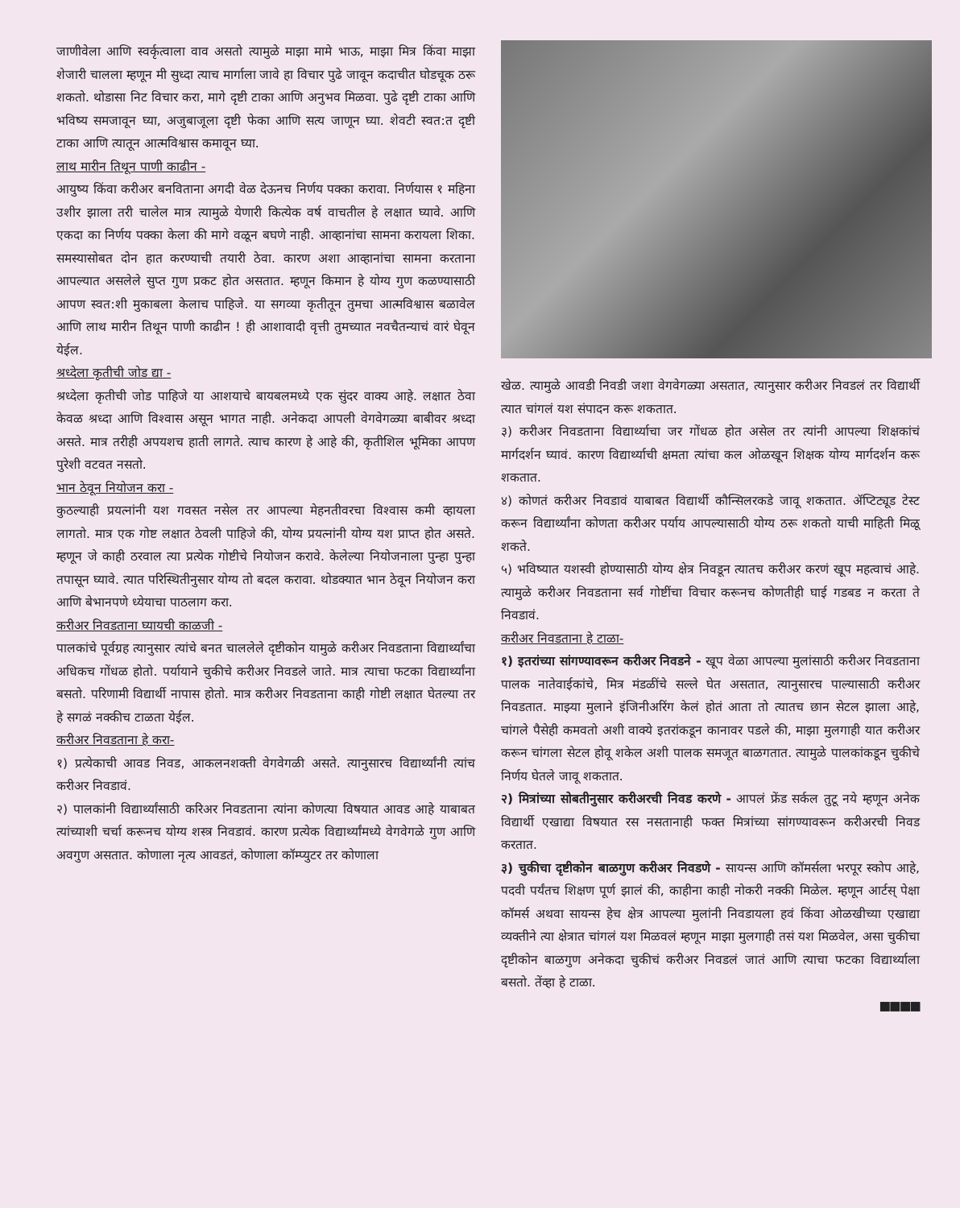जाणीवेला आणि स्वर्कृत्वाला वाव असतो त्यामुळे माझा मामे भाऊ, माझा मित्र किंवा माझा शेजारी चालला म्हणून मी सुध्दा त्याच मार्गाला जावे हा विचार पुढे जावून कदाचीत घोडचूक ठरू शकतो. थोडासा निट विचार करा, मागे दृष्टी टाका आणि अनुभव मिळवा. पुढे दृष्टी टाका आणि भविष्य समजावून घ्या, अजुबाजूला दृष्टी फेका आणि सत्य जाणून घ्या. शेवटी स्वत:त दृष्टी टाका आणि त्यातून आत्मविश्वास कमावून घ्या.
लाथ मारीन तिथून पाणी काढीन -
आयुष्य किंवा करीअर बनविताना अगदी वेळ देऊनच निर्णय पक्का करावा. निर्णयास १ महिना उशीर झाला तरी चालेल मात्र त्यामुळे येणारी कित्येक वर्ष वाचतील हे लक्षात घ्यावे. आणि एकदा का निर्णय पक्का केला की मागे वळून बघणे नाही. आव्हानांचा सामना करायला शिका. समस्यासोबत दोन हात करण्याची तयारी ठेवा. कारण अशा आव्हानांचा सामना करताना आपल्यात असलेले सुप्त गुण प्रकट होत असतात. म्हणून किमान हे योग्य गुण कळण्यासाठी आपण स्वत:शी मुकाबला केलाच पाहिजे. या सगव्या कृतीतून तुमचा आत्मविश्वास बळावेल आणि लाथ मारीन तिथून पाणी काढीन ! ही आशावादी वृत्ती तुमच्यात नवचैतन्याचं वारं घेवून येईल.
श्रध्देला कृतीची जोड द्या -
श्रध्देला कृतीची जोड पाहिजे या आशयाचे बायबलमध्ये एक सुंदर वाक्य आहे. लक्षात ठेवा केवळ श्रध्दा आणि विश्‍वास असून भागत नाही. अनेकदा आपली वेगवेगळ्या बाबीवर श्रध्दा असते. मात्र तरीही अपयशच हाती लागते. त्याच कारण हे आहे की, कृतीशिल भूमिका आपण पुरेशी वटवत नसतो.
भान ठेवून नियोजन करा -
कुठल्याही प्रयत्नांनी यश गवसत नसेल तर आपल्या मेहनतीवरचा विश्‍वास कमी व्हायला लागतो. मात्र एक गोष्ट लक्षात ठेवली पाहिजे की, योग्य प्रयत्नांनी योग्य यश प्राप्त होत असते. म्हणून जे काही ठरवाल त्या प्रत्येक गोष्टीचे नियोजन करावे. केलेल्या नियोजनाला पुन्हा पुन्हा तपासून घ्यावे. त्यात परिस्थितीनुसार योग्य तो बदल करावा. थोडक्यात भान ठेवून नियोजन करा आणि बेभानपणे ध्येयाचा पाठलाग करा.
करीअर निवडताना घ्यायची काळजी -
पालकांचे पूर्वग्रह त्यानुसार त्यांचे बनत चाललेले दृष्टीकोन यामुळे करीअर निवडताना विद्यार्थ्यांचा अधिकच गोंधळ होतो. पर्यायाने चुकीचे करीअर निवडले जाते. मात्र त्याचा फटका विद्यार्थ्यांना बसतो. परिणामी विद्यार्थी नापास होतो. मात्र करीअर निवडताना काही गोष्टी लक्षात घेतल्या तर हे सगळं नक्कीच टाळता येईल.
करीअर निवडताना हे करा-
१) प्रत्येकाची आवड निवड, आकलनशक्ती वेगवेगळी असते. त्यानुसारच विद्यार्थ्यांनी त्यांच करीअर निवडावं.
२) पालकांनी विद्यार्थ्यांसाठी करिअर निवडताना त्यांना कोणत्या विषयात आवड आहे याबाबत त्यांच्याशी चर्चा करूनच योग्य शस्त्र निवडावं. कारण प्रत्येक विद्यार्थ्यांमध्ये वेगवेगळे गुण आणि अवगुण असतात. कोणाला नृत्य आवडतं, कोणाला कॉम्प्युटर तर कोणाला
खेळ. त्यामुळे आवडी निवडी जशा वेगवेगळ्या असतात, त्यानुसार करीअर निवडलं तर विद्यार्थी त्यात चांगलं यश संपादन करू शकतात.
३) करीअर निवडताना विद्यार्थ्याचा जर गोंधळ होत असेल तर त्यांनी आपल्या शिक्षकांचं मार्गदर्शन घ्यावं. कारण विद्यार्थ्याची क्षमता त्यांचा कल ओळखून शिक्षक योग्य मार्गदर्शन करू शकतात.
४) कोणतं करीअर निवडावं याबाबत विद्यार्थी कौन्सिलरकडे जावू शकतात. ॲप्टिट्यूड टेस्ट करून विद्यार्थ्यांना कोणता करीअर पर्याय आपल्यासाठी योग्य ठरू शकतो याची माहिती मिळू शकते.
५) भविष्यात यशस्वी होण्यासाठी योग्य क्षेत्र निवडून त्यातच करीअर करणं खूप महत्वाचं आहे. त्यामुळे करीअर निवडताना सर्व गोष्टींचा विचार करूनच कोणतीही घाई गडबड न करता ते निवडावं.
करीअर निवडताना हे टाळा-
१) इतरांच्या सांगण्यावरून करीअर निवडने - खूप वेळा आपल्या मुलांसाठी करीअर निवडताना पालक नातेवाईकांचे, मित्र मंडळींचे सल्ले घेत असतात, त्यानुसारच पाल्यासाठी करीअर निवडतात. माझ्या मुलाने इंजिनीअरिंग केलं होतं आता तो त्यातच छान सेटल झाला आहे, चांगले पैसेही कमवतो अशी वाक्ये इतरांकडून कानावर पडले की, माझा मुलगाही यात करीअर करून चांगला सेटल होवू शकेल अशी पालक समजूत बाळगतात. त्यामुळे पालकांकडून चुकीचे निर्णय घेतले जावू शकतात.
२) मित्रांच्या सोबतीनुसार करीअरची निवड करणे - आपलं फ्रेंड सर्कल तुटू नये म्हणून अनेक विद्यार्थी एखाद्या विषयात रस नसतानाही फक्त मित्रांच्या सांगण्यावरून करीअरची निवड करतात.
३) चुकीचा दृष्टीकोन बाळगुण करीअर निवडणे - सायन्स आणि कॉमर्सला भरपूर स्कोप आहे, पदवी पर्यंतच शिक्षण पूर्ण झालं की, काहीना काही नोकरी नक्की मिळेल. म्हणून आर्टस् पेक्षा कॉमर्स अथवा सायन्स हेच क्षेत्र आपल्या मुलांनी निवडायला हवं किंवा ओळखीच्या एखाद्या व्यक्तीने त्या क्षेत्रात चांगलं यश मिळवलं म्हणून माझा मुलगाही तसं यश मिळवेल, असा चुकीचा दृष्टीकोन बाळगुण अनेकदा चुकीचं करीअर निवडलं जातं आणि त्याचा फटका विद्यार्थ्याला बसतो. तेंव्हा हे टाळा.
■■■■